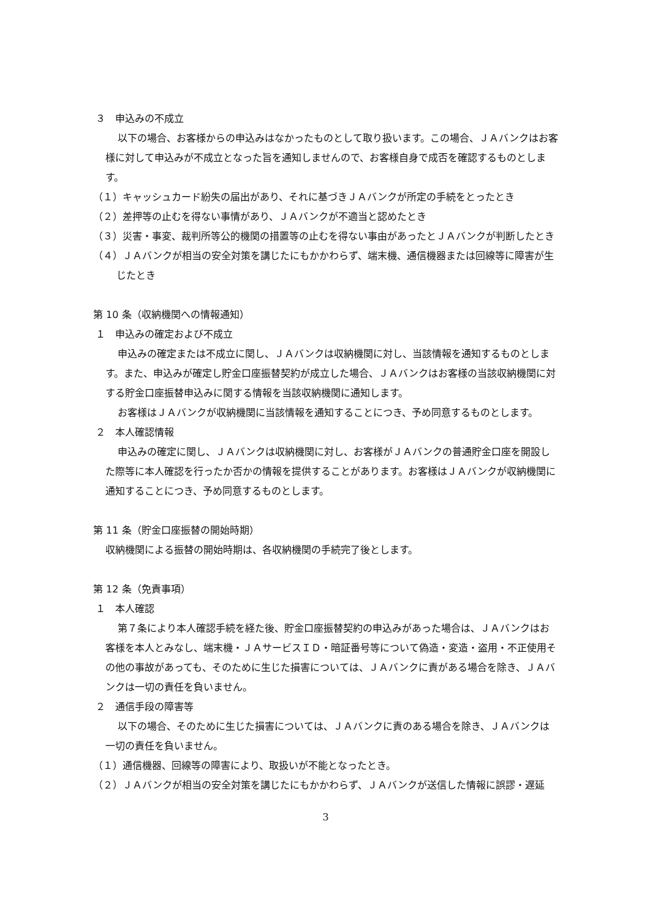３　申込みの不成立
以下の場合、お客様からの申込みはなかったものとして取り扱います。この場合、ＪＡバンクはお客様に対して申込みが不成立となった旨を通知しませんので、お客様自身で成否を確認するものとします。
（１）キャッシュカード紛失の届出があり、それに基づきＪＡバンクが所定の手続をとったとき
（２）差押等の止むを得ない事情があり、ＪＡバンクが不適当と認めたとき
（３）災害・事変、裁判所等公的機関の措置等の止むを得ない事由があったとＪＡバンクが判断したとき
（４）ＪＡバンクが相当の安全対策を講じたにもかかわらず、端末機、通信機器または回線等に障害が生じたとき
第 10 条（収納機関への情報通知）
１　申込みの確定および不成立
申込みの確定または不成立に関し、ＪＡバンクは収納機関に対し、当該情報を通知するものとします。また、申込みが確定し貯金口座振替契約が成立した場合、ＪＡバンクはお客様の当該収納機関に対する貯金口座振替申込みに関する情報を当該収納機関に通知します。
お客様はＪＡバンクが収納機関に当該情報を通知することにつき、予め同意するものとします。
２　本人確認情報
申込みの確定に関し、ＪＡバンクは収納機関に対し、お客様がＪＡバンクの普通貯金口座を開設した際等に本人確認を行ったか否かの情報を提供することがあります。お客様はＪＡバンクが収納機関に通知することにつき、予め同意するものとします。
第 11 条（貯金口座振替の開始時期）
収納機関による振替の開始時期は、各収納機関の手続完了後とします。
第 12 条（免責事項）
１　本人確認
第７条により本人確認手続を経た後、貯金口座振替契約の申込みがあった場合は、ＪＡバンクはお客様を本人とみなし、端末機・ＪＡサービスＩＤ・暗証番号等について偽造・変造・盗用・不正使用その他の事故があっても、そのために生じた損害については、ＪＡバンクに責がある場合を除き、ＪＡバンクは一切の責任を負いません。
２　通信手段の障害等
以下の場合、そのために生じた損害については、ＪＡバンクに責のある場合を除き、ＪＡバンクは一切の責任を負いません。
（１）通信機器、回線等の障害により、取扱いが不能となったとき。
（２）ＪＡバンクが相当の安全対策を講じたにもかかわらず、ＪＡバンクが送信した情報に誤謬・遅延
3